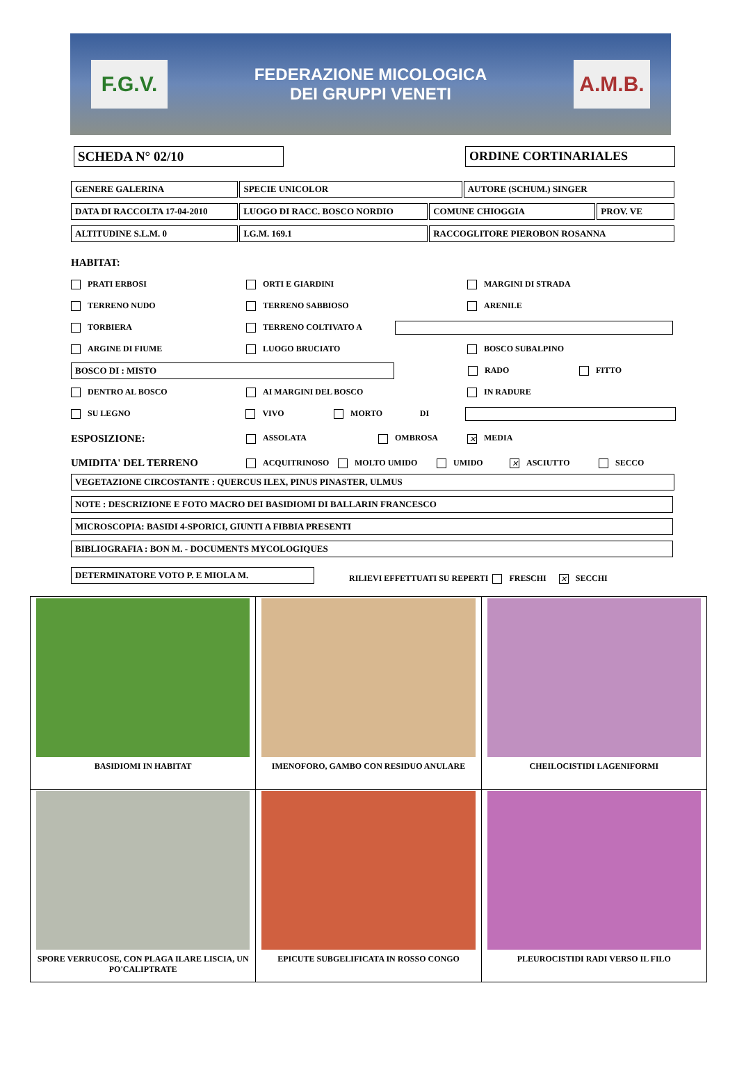F.G.V.
FEDERAZIONE MICOLOGICA
DEI GRUPPI VENETI
A.M.B.
SCHEDA N° 02/10 ORDINE CORTINARIALES
GENERE GALERINA SPECIE UNICOLOR AUTORE (SCHUM.) SINGER
DATA DI RACCOLTA 17-04-2010 LUOGO DI RACC. BOSCO NORDIO COMUNE CHIOGGIA PROV. VE
ALTITUDINE S.L.M. 0 I.G.M. 169.1 RACCOGLITORE PIEROBON ROSANNA
HABITAT:
PRATI ERBOSI ORTI E GIARDINI MARGINI DI STRADA
TERRENO NUDO TERRENO SABBIOSO ARENILE
TORBIERA TERRENO COLTIVATO A
ARGINE DI FIUME LUOGO BRUCIATO BOSCO SUBALPINO
BOSCO DI : MISTO RADO FITTO
DENTRO AL BOSCO AI MARGINI DEL BOSCO IN RADURE
SU LEGNO VIVO MORTO DI
ESPOSIZIONE: ASSOLATA OMBROSA ✕ MEDIA
UMIDITA' DEL TERRENO ACQUITRINOSO MOLTO UMIDO UMIDO ✕ ASCIUTTO SECCO
VEGETAZIONE CIRCOSTANTE : QUERCUS ILEX, PINUS PINASTER, ULMUS
NOTE : DESCRIZIONE E FOTO MACRO DEI BASIDIOMI DI BALLARIN FRANCESCO
MICROSCOPIA: BASIDI 4-SPORICI, GIUNTI A FIBBIA PRESENTI
BIBLIOGRAFIA : BON M. - DOCUMENTS MYCOLOGIQUES
DETERMINATORE VOTO P. E MIOLA M.
RILIEVI EFFETTUATI SU REPERTI FRESCHI ✕ SECCHI
| BASIDIOMI IN HABITAT | IMENOFORO, GAMBO CON RESIDUO ANULARE | CHEILOCISTIDI LAGENIFORMI |
| SPORE VERRUCOSE, CON PLAGA ILARE LISCIA, UN PO'CALIPTRATE | EPICUTE SUBGELIFICATA IN ROSSO CONGO | PLEUROCISTIDI RADI VERSO IL FILO |